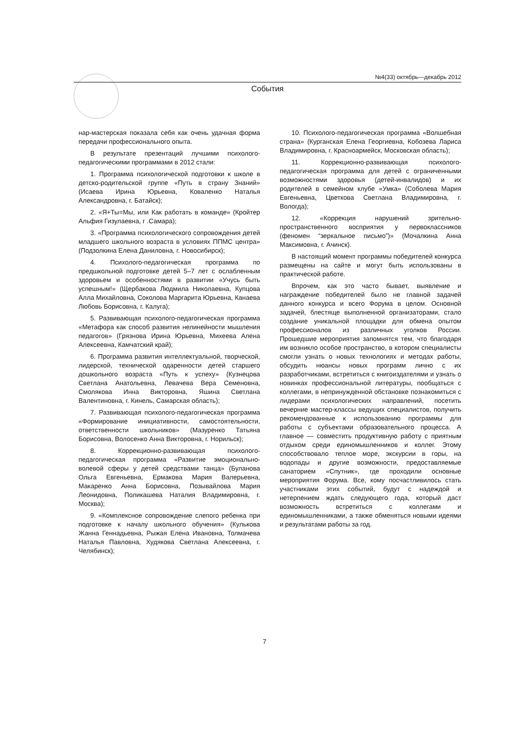№4(33) октябрь—декабрь 2012
События
нар-мастерская показала себя как очень удачная форма передачи профессионального опыта.
В результате презентаций лучшими психолого-педагогическими программами в 2012 стали:
1. Программа психологической подготовки к школе в детско-родительской группе «Путь в страну Знаний» (Исаева Ирина Юрьевна, Коваленко Наталья Александровна, г. Батайск);
2. «Я+Ты=Мы, или Как работать в команде» (Кройтер Альфия Гизулаевна, г .Самара);
3. «Программа психологического сопровождения детей младшего школьного возраста в условиях ППМС центра» (Подзолкина Елена Даниловна, г. Новосибирск);
4. Психолого-педагогическая программа по предшкольной подготовке детей 5–7 лет с ослабленным здоровьем и особенностями в развитии «Учусь быть успешным!» (Щербакова Людмила Николаевна, Купцова Алла Михайловна, Соколова Маргарита Юрьевна, Канаева Любовь Борисовна, г. Калуга);
5. Развивающая психолого-педагогическая программа «Метафора как способ развития нелинейности мышления педагогов» (Грязнова Ирина Юрьевна, Михеева Алена Алексеевна, Камчатский край);
6. Программа развития интеллектуальной, творческой, лидерской, технической одаренности детей старшего дошкольного возраста «Путь к успеху» (Кузнецова Светлана Анатольевна, Левачева Вера Семеновна, Смолякова Инна Викторовна, Яшина Светлана Валентиновна, г. Кинель, Самарская область);
7. Развивающая психолого-педагогическая программа «Формирование инициативности, самостоятельности, ответственности школьников» (Мазуренко Татьяна Борисовна, Волосенко Анна Викторовна, г. Норильск);
8. Коррекционно-развивающая психолого-педагогическая программа «Развитие эмоционально-волевой сферы у детей средствами танца» (Буланова Ольга Евгеньевна, Ермакова Мария Валерьевна, Макаренко Анна Борисовна, Позывайлова Мария Леонидовна, Поликашева Наталия Владимировна, г. Москва);
9. «Комплексное сопровождение слепого ребенка при подготовке к началу школьного обучения» (Кулькова Жанна Геннадьевна, Рыжая Елена Ивановна, Толмачева Наталья Павловна, Худякова Светлана Алексеевна, г. Челябинск);
10. Психолого-педагогическая программа «Волшебная страна» (Курганская Елена Георгиевна, Кобозева Лариса Владимировна, г. Красноармейск, Московская область);
11. Коррекционно-развивающая психолого-педагогическая программа для детей с ограниченными возможностями здоровья (детей-инвалидов) и их родителей в семейном клубе «Умка» (Соболева Мария Евгеньевна, Цветкова Светлана Владимировна, г. Вологда);
12. «Коррекция нарушений зрительно-пространственного восприятия у первоклассников (феномен “зеркальное письмо”)» (Мочалкина Анна Максимовна, г. Ачинск).
В настоящий момент программы победителей конкурса размещены на сайте и могут быть использованы в практической работе.
Впрочем, как это часто бывает, выявление и награждение победителей было не главной задачей данного конкурса и всего Форума в целом. Основной задачей, блестяще выполненной организаторами, стало создание уникальной площадки для обмена опытом профессионалов из различных уголков России. Прошедшие мероприятия запомнятся тем, что благодаря им возникло особое пространство, в котором специалисты смогли узнать о новых технологиях и методах работы, обсудить нюансы новых программ лично с их разработчиками, встретиться с книгоиздателями и узнать о новинках профессиональной литературы, пообщаться с коллегами, в непринужденной обстановке познакомиться с лидерами психологических направлений, посетить вечерние мастер-классы ведущих специалистов, получить рекомендованные к использованию программы для работы с субъектами образовательного процесса. А главное — совместить продуктивную работу с приятным отдыхом среди единомышленников и коллег. Этому способствовало теплое море, экскурсии в горы, на водопады и другие возможности, предоставляемые санаторием «Спутник», где проходили основные мероприятия Форума. Все, кому посчастливилось стать участниками этих событий, будут с надеждой и нетерпением ждать следующего года, который даст возможность встретиться с коллегами и единомышленниками, а также обменяться новыми идеями и результатами работы за год.
7